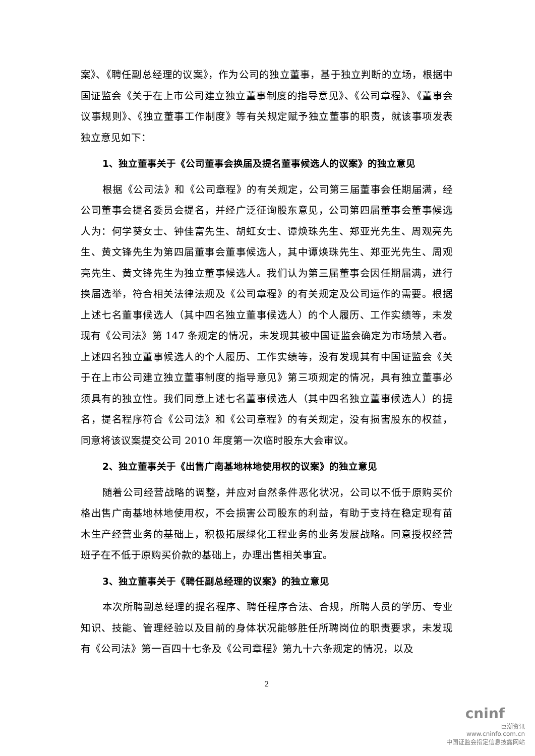案》、《聘任副总经理的议案》，作为公司的独立董事，基于独立判断的立场，根据中国证监会《关于在上市公司建立独立董事制度的指导意见》、《公司章程》、《董事会议事规则》、《独立董事工作制度》等有关规定赋予独立董事的职责，就该事项发表独立意见如下：
1、独立董事关于《公司董事会换届及提名董事候选人的议案》的独立意见
根据《公司法》和《公司章程》的有关规定，公司第三届董事会任期届满，经公司董事会提名委员会提名，并经广泛征询股东意见，公司第四届董事会董事候选人为：何学葵女士、钟佳富先生、胡虹女士、谭焕珠先生、郑亚光先生、周观亮先生、黄文锋先生为第四届董事会董事候选人，其中谭焕珠先生、郑亚光先生、周观亮先生、黄文锋先生为独立董事候选人。我们认为第三届董事会因任期届满，进行换届选举，符合相关法律法规及《公司章程》的有关规定及公司运作的需要。根据上述七名董事候选人（其中四名独立董事候选人）的个人履历、工作实绩等，未发现有《公司法》第 147 条规定的情况，未发现其被中国证监会确定为市场禁入者。上述四名独立董事候选人的个人履历、工作实绩等，没有发现其有中国证监会《关于在上市公司建立独立董事制度的指导意见》第三项规定的情况，具有独立董事必须具有的独立性。我们同意上述七名董事候选人（其中四名独立董事候选人）的提名，提名程序符合《公司法》和《公司章程》的有关规定，没有损害股东的权益，同意将该议案提交公司 2010 年度第一次临时股东大会审议。
2、独立董事关于《出售广南基地林地使用权的议案》的独立意见
随着公司经营战略的调整，并应对自然条件恶化状况，公司以不低于原购买价格出售广南基地林地使用权，不会损害公司股东的利益，有助于支持在稳定现有苗木生产经营业务的基础上，积极拓展绿化工程业务的业务发展战略。同意授权经营班子在不低于原购买价款的基础上，办理出售相关事宜。
3、独立董事关于《聘任副总经理的议案》的独立意见
本次所聘副总经理的提名程序、聘任程序合法、合规，所聘人员的学历、专业知识、技能、管理经验以及目前的身体状况能够胜任所聘岗位的职责要求，未发现有《公司法》第一百四十七条及《公司章程》第九十六条规定的情况，以及
2
cninf
巨潮资讯
www.cninfo.com.cn
中国证监会指定信息披露网站